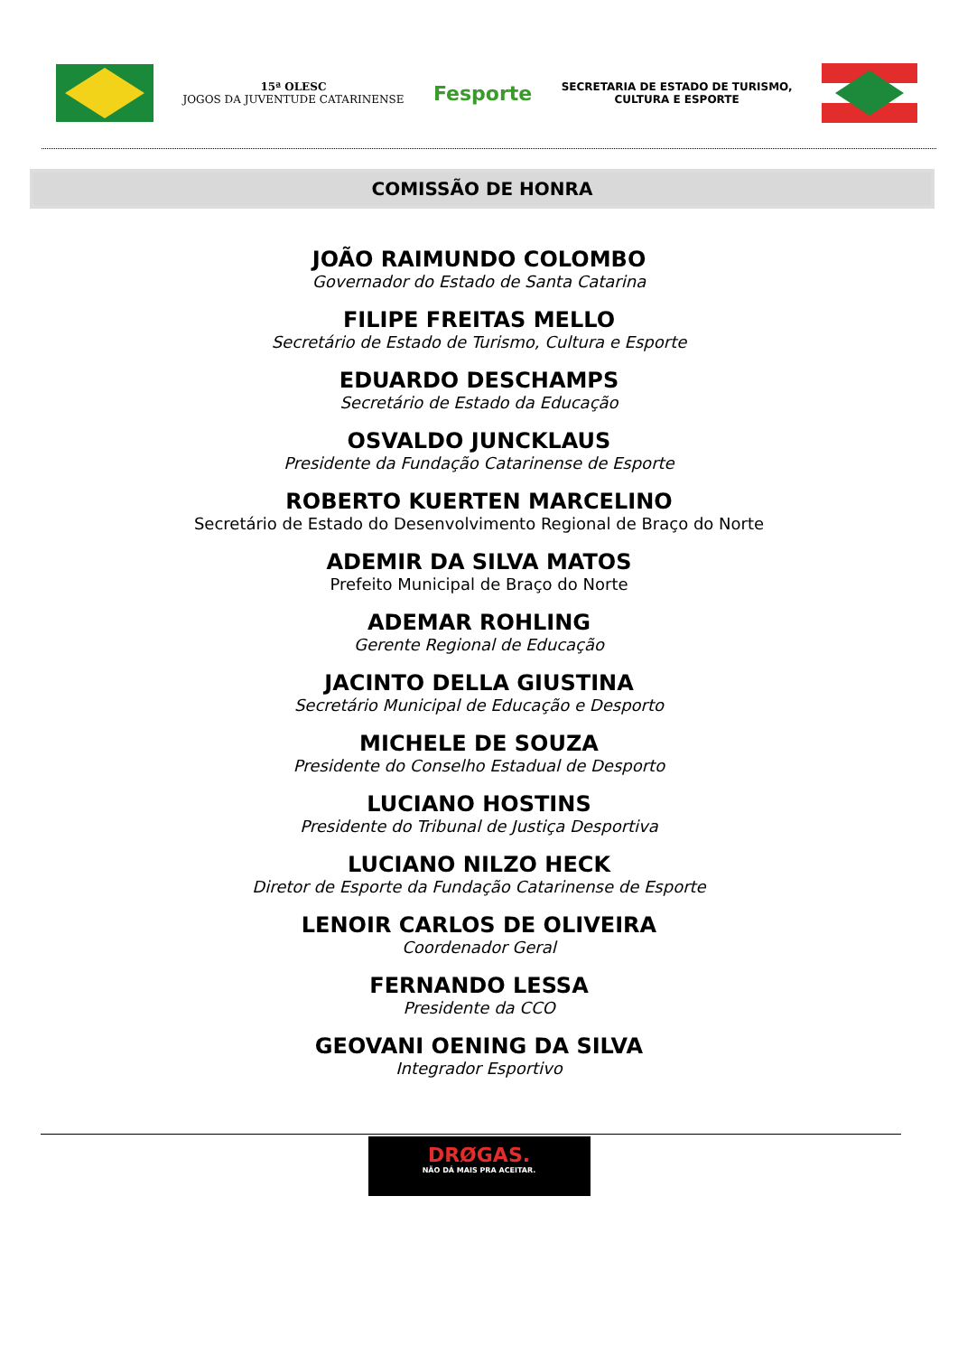15ª OLESC
JOGOS DA JUVENTUDE CATARINENSE
Fesporte
SECRETARIA DE ESTADO DE TURISMO,
CULTURA E ESPORTE
COMISSÃO DE HONRA
JOÃO RAIMUNDO COLOMBO
Governador do Estado de Santa Catarina
FILIPE FREITAS MELLO
Secretário de Estado de Turismo, Cultura e Esporte
EDUARDO DESCHAMPS
Secretário de Estado da Educação
OSVALDO JUNCKLAUS
Presidente da Fundação Catarinense de Esporte
ROBERTO KUERTEN MARCELINO
Secretário de Estado do Desenvolvimento Regional de Braço do Norte
ADEMIR DA SILVA MATOS
Prefeito Municipal de Braço do Norte
ADEMAR ROHLING
Gerente Regional de Educação
JACINTO DELLA GIUSTINA
Secretário Municipal de Educação e Desporto
MICHELE DE SOUZA
Presidente do Conselho Estadual de Desporto
LUCIANO HOSTINS
Presidente do Tribunal de Justiça Desportiva
LUCIANO NILZO HECK
Diretor de Esporte da Fundação Catarinense de Esporte
LENOIR CARLOS DE OLIVEIRA
Coordenador Geral
FERNANDO LESSA
Presidente da CCO
GEOVANI OENING DA SILVA
Integrador Esportivo
DRØGAS.
NÃO DÁ MAIS PRA ACEITAR.